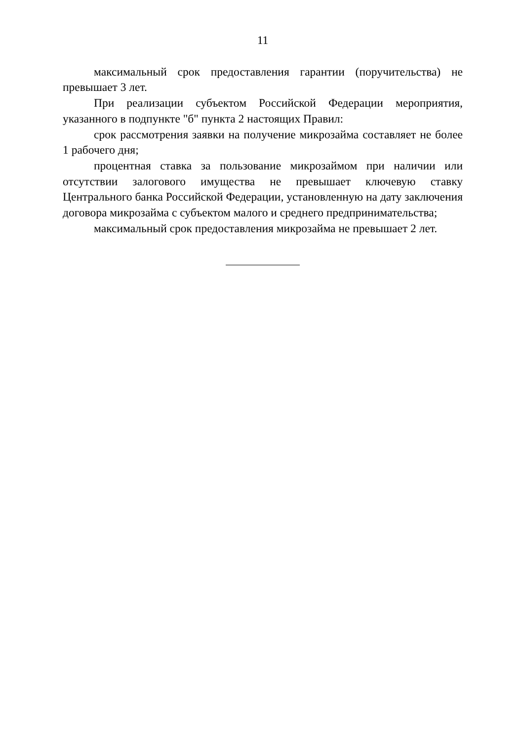11
максимальный срок предоставления гарантии (поручительства) не превышает 3 лет.
При реализации субъектом Российской Федерации мероприятия, указанного в подпункте "б" пункта 2 настоящих Правил:
срок рассмотрения заявки на получение микрозайма составляет не более 1 рабочего дня;
процентная ставка за пользование микрозаймом при наличии или отсутствии залогового имущества не превышает ключевую ставку Центрального банка Российской Федерации, установленную на дату заключения договора микрозайма с субъектом малого и среднего предпринимательства;
максимальный срок предоставления микрозайма не превышает 2 лет.